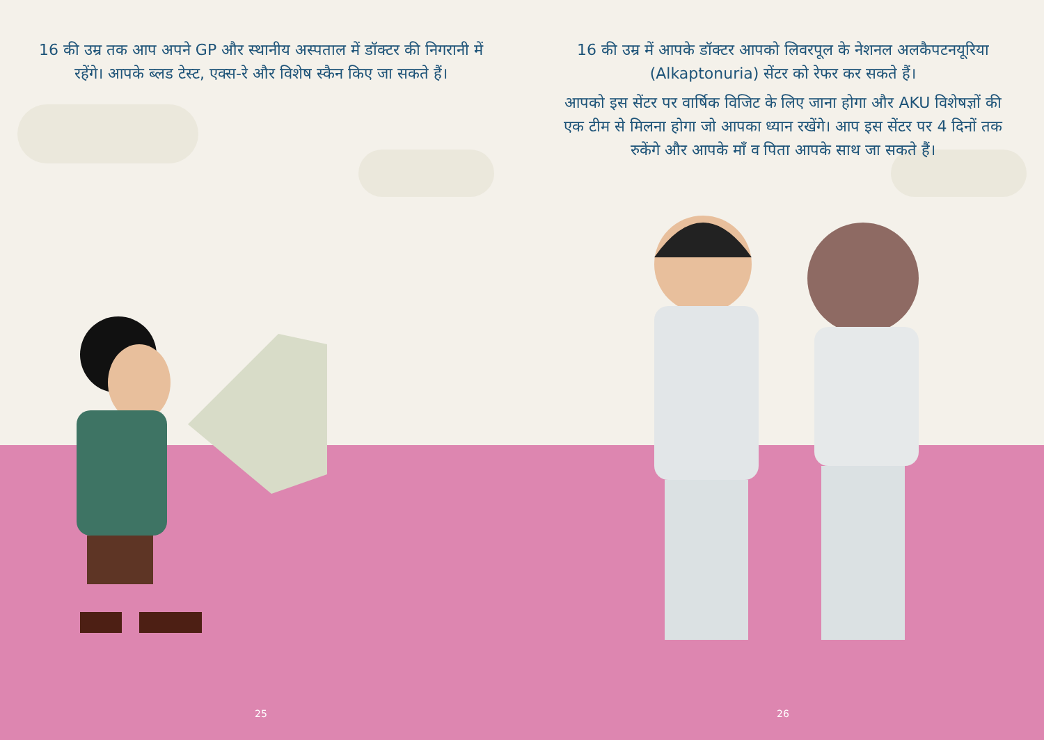16 की उम्र तक आप अपने GP और स्थानीय अस्पताल में डॉक्टर की निगरानी में रहेंगे। आपके ब्लड टेस्ट, एक्स-रे और विशेष स्कैन किए जा सकते हैं।
25
16 की उम्र में आपके डॉक्टर आपको लिवरपूल के नेशनल अलकैपटनयूरिया (Alkaptonuria) सेंटर को रेफर कर सकते हैं।
आपको इस सेंटर पर वार्षिक विजिट के लिए जाना होगा और AKU विशेषज्ञों की एक टीम से मिलना होगा जो आपका ध्यान रखेंगे। आप इस सेंटर पर 4 दिनों तक रुकेंगे और आपके माँ व पिता आपके साथ जा सकते हैं।
26